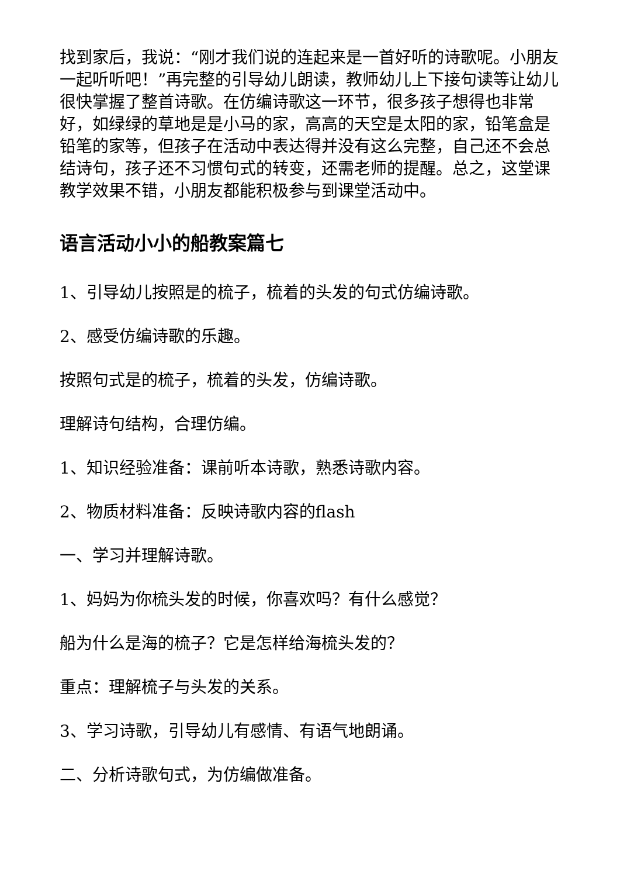找到家后，我说：“刚才我们说的连起来是一首好听的诗歌呢。小朋友一起听听吧！”再完整的引导幼儿朗读，教师幼儿上下接句读等让幼儿很快掌握了整首诗歌。在仿编诗歌这一环节，很多孩子想得也非常好，如绿绿的草地是是小马的家，高高的天空是太阳的家，铅笔盒是铅笔的家等，但孩子在活动中表达得并没有这么完整，自己还不会总结诗句，孩子还不习惯句式的转变，还需老师的提醒。总之，这堂课教学效果不错，小朋友都能积极参与到课堂活动中。
语言活动小小的船教案篇七
1、引导幼儿按照是的梳子，梳着的头发的句式仿编诗歌。
2、感受仿编诗歌的乐趣。
按照句式是的梳子，梳着的头发，仿编诗歌。
理解诗句结构，合理仿编。
1、知识经验准备：课前听本诗歌，熟悉诗歌内容。
2、物质材料准备：反映诗歌内容的flash
一、学习并理解诗歌。
1、妈妈为你梳头发的时候，你喜欢吗？有什么感觉？
船为什么是海的梳子？它是怎样给海梳头发的？
重点：理解梳子与头发的关系。
3、学习诗歌，引导幼儿有感情、有语气地朗诵。
二、分析诗歌句式，为仿编做准备。